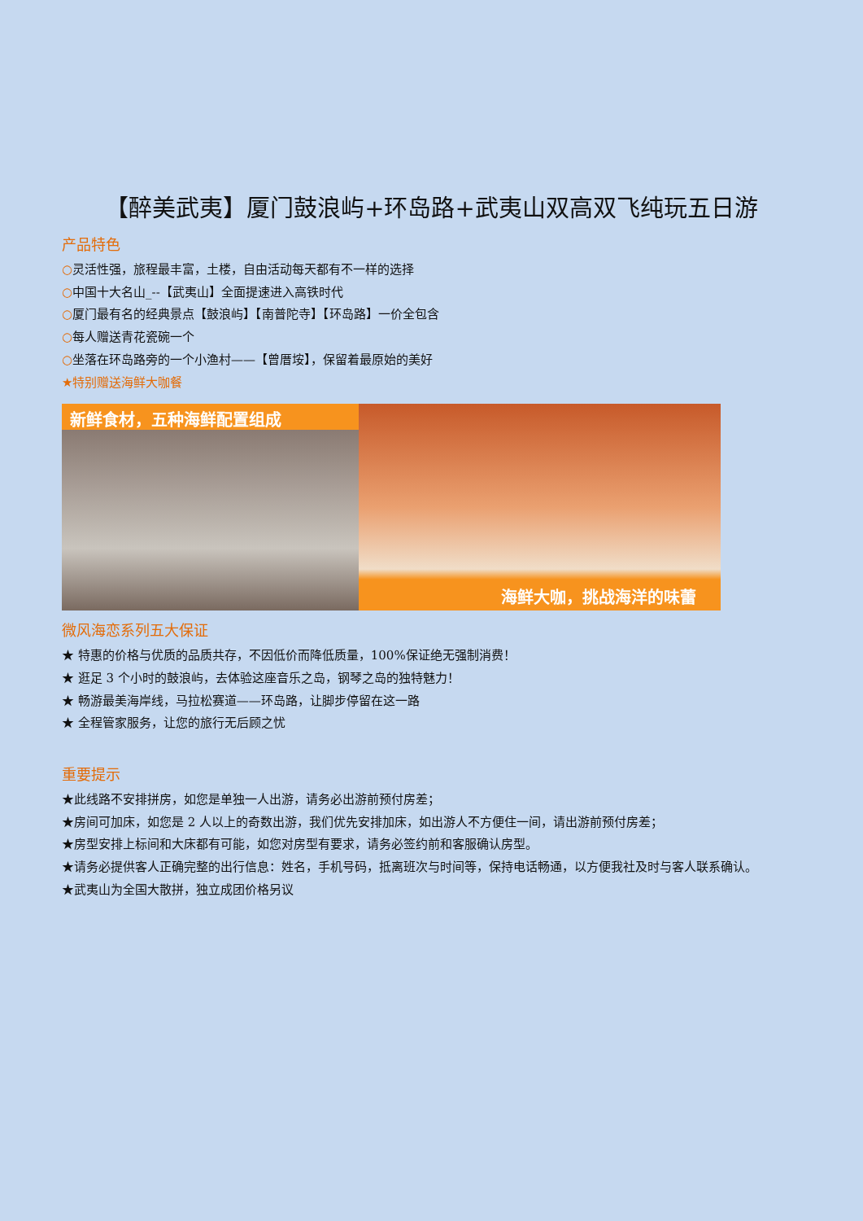【醉美武夷】厦门鼓浪屿+环岛路+武夷山双高双飞纯玩五日游
产品特色
○灵活性强，旅程最丰富，土楼，自由活动每天都有不一样的选择
○中国十大名山_--【武夷山】全面提速进入高铁时代
○厦门最有名的经典景点【鼓浪屿】【南普陀寺】【环岛路】一价全包含
○每人赠送青花瓷碗一个
○坐落在环岛路旁的一个小渔村——【曾厝垵】，保留着最原始的美好
★特别赠送海鲜大咖餐
新鲜食材，五种海鲜配置组成
海鲜大咖，挑战海洋的味蕾
微风海恋系列五大保证
★ 特惠的价格与优质的品质共存，不因低价而降低质量，100%保证绝无强制消费！
★ 逛足 3 个小时的鼓浪屿，去体验这座音乐之岛，钢琴之岛的独特魅力！
★ 畅游最美海岸线，马拉松赛道——环岛路，让脚步停留在这一路
★ 全程管家服务，让您的旅行无后顾之忧
重要提示
★此线路不安排拼房，如您是单独一人出游，请务必出游前预付房差；
★房间可加床，如您是 2 人以上的奇数出游，我们优先安排加床，如出游人不方便住一间，请出游前预付房差；
★房型安排上标间和大床都有可能，如您对房型有要求，请务必签约前和客服确认房型。
★请务必提供客人正确完整的出行信息：姓名，手机号码，抵离班次与时间等，保持电话畅通，以方便我社及时与客人联系确认。
★武夷山为全国大散拼，独立成团价格另议